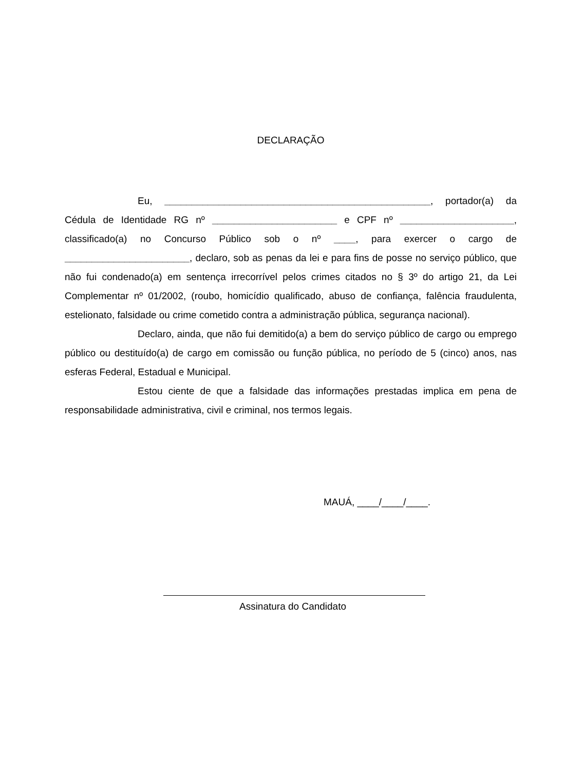DECLARAÇÃO
Eu, _________________________________________________, portador(a) da Cédula de Identidade RG nº _______________________ e CPF nº _____________________, classificado(a) no Concurso Público sob o nº ____, para exercer o cargo de _______________________, declaro, sob as penas da lei e para fins de posse no serviço público, que não fui condenado(a) em sentença irrecorrível pelos crimes citados no § 3º do artigo 21, da Lei Complementar nº 01/2002, (roubo, homicídio qualificado, abuso de confiança, falência fraudulenta, estelionato, falsidade ou crime cometido contra a administração pública, segurança nacional).
Declaro, ainda, que não fui demitido(a) a bem do serviço público de cargo ou emprego público ou destituído(a) de cargo em comissão ou função pública, no período de 5 (cinco) anos, nas esferas Federal, Estadual e Municipal.
Estou ciente de que a falsidade das informações prestadas implica em pena de responsabilidade administrativa, civil e criminal, nos termos legais.
MAUÁ, ____/____/____.
Assinatura do Candidato